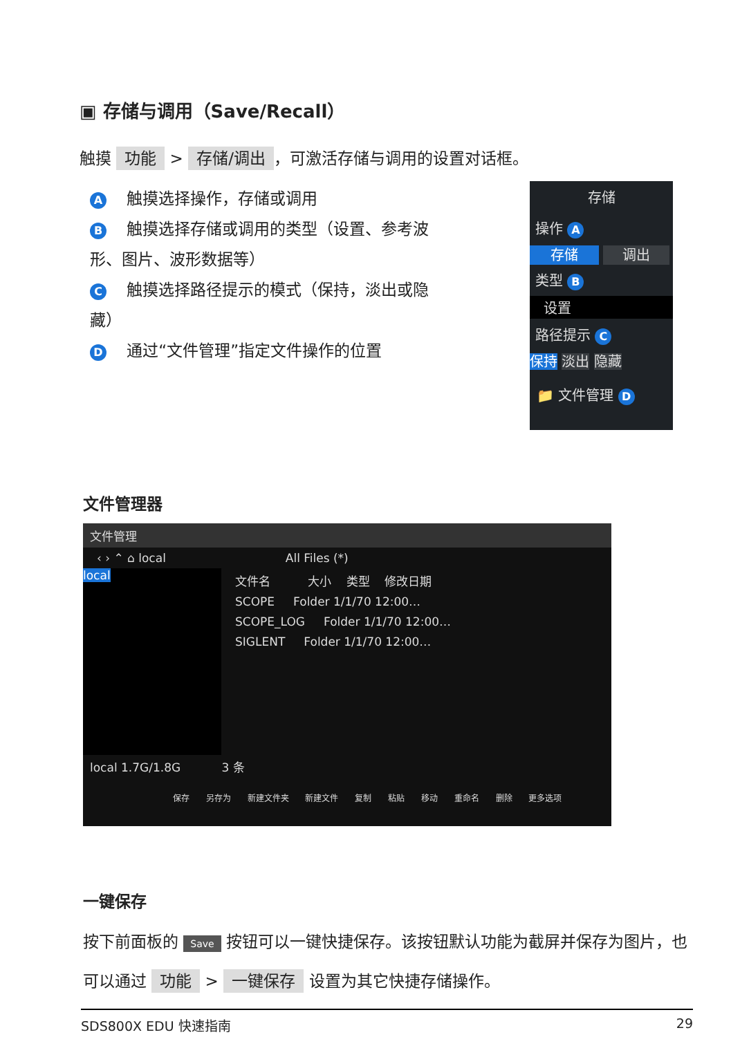▣ 存储与调用（Save/Recall）
触摸 功能 > 存储/调出 ，可激活存储与调用的设置对话框。
A 触摸选择操作，存储或调用
B 触摸选择存储或调用的类型（设置、参考波形、图片、波形数据等）
C 触摸选择路径提示的模式（保持，淡出或隐藏）
D 通过“文件管理”指定文件操作的位置
存储
操作 A
存储 调出
类型 B
设置
路径提示 C
保持 淡出 隐藏
📁 文件管理 D
文件管理器
文件管理
‹ › ⌃ ⌂ local All Files (*)
local
文件名 大小 类型 修改日期
SCOPE Folder 1/1/70 12:00…
SCOPE_LOG Folder 1/1/70 12:00…
SIGLENT Folder 1/1/70 12:00…
local 1.7G/1.8G 3 条
保存 另存为 新建文件夹 新建文件 复制 粘贴 移动 重命名 删除 更多选项
一键保存
按下前面板的 Save 按钮可以一键快捷保存。该按钮默认功能为截屏并保存为图片，也可以通过 功能 > 一键保存 设置为其它快捷存储操作。
SDS800X EDU 快速指南 29